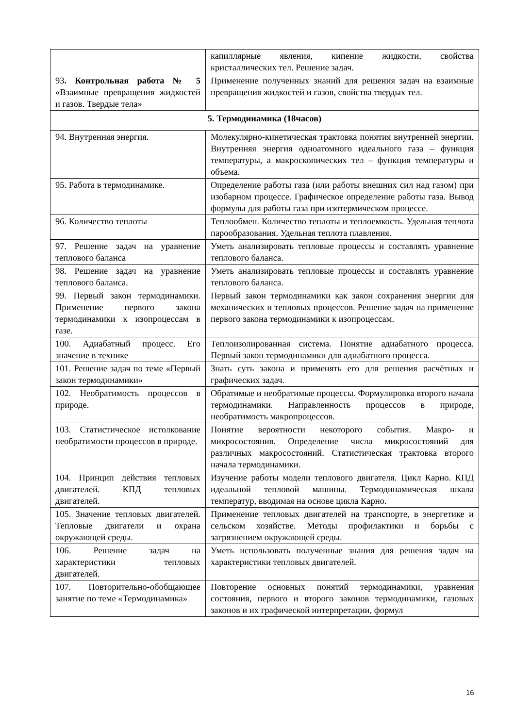| | капиллярные явления, кипение жидкости, свойства кристаллических тел. Решение задач. |
| 93 . Контрольная работа № 5 «Взаимные превращения жидкостей и газов. Твердые тела» | Применение полученных знаний для решения задач на взаимные превращения жидкостей и газов, свойства твердых тел. |
| 5. Термодинамика (18часов) | |
| 94. Внутренняя энергия. | Молекулярно-кинетическая трактовка понятия внутренней энергии. Внутренняя энергия одноатомного идеального газа – функция температуры, а макроскопических тел – функция температуры и объема. |
| 95. Работа в термодинамике. | Определение работы газа (или работы внешних сил над газом) при изобарном процессе. Графическое определение работы газа. Вывод формулы для работы газа при изотермическом процессе. |
| 96. Количество теплоты | Теплообмен. Количество теплоты и теплоемкость. Удельная теплота парообразования. Удельная теплота плавления. |
| 97. Решение задач на уравнение теплового баланса | Уметь анализировать тепловые процессы и составлять уравнение теплового баланса. |
| 98. Решение задач на уравнение теплового баланса. | Уметь анализировать тепловые процессы и составлять уравнение теплового баланса. |
| 99. Первый закон термодинамики. Применение первого закона термодинамики к изопроцессам в газе. | Первый закон термодинамики как закон сохранения энергии для механических и тепловых процессов. Решение задач на применение первого закона термодинамики к изопроцессам. |
| 100. Адиабатный процесс. Его значение в технике | Теплоизолированная система. Понятие адиабатного процесса. Первый закон термодинамики для адиабатного процесса. |
| 101. Решение задач по теме «Первый закон термодинамики» | Знать суть закона и применять его для решения расчётных и графических задач. |
| 102. Необратимость процессов в природе. | Обратимые и необратимые процессы. Формулировка второго начала термодинамики. Направленность процессов в природе, необратимость макропроцессов. |
| 103. Статистическое истолкование необратимости процессов в природе. | Понятие вероятности некоторого события. Макро- и микросостояния. Определение числа микросостояний для различных макросостояний. Статистическая трактовка второго начала термодинамики. |
| 104. Принцип действия тепловых двигателей. КПД тепловых двигателей. | Изучение работы модели теплового двигателя. Цикл Карно. КПД идеальной тепловой машины. Термодинамическая шкала температур, вводимая на основе цикла Карно. |
| 105. Значение тепловых двигателей. Тепловые двигатели и охрана окружающей среды. | Применение тепловых двигателей на транспорте, в энергетике и сельском хозяйстве. Методы профилактики и борьбы с загрязнением окружающей среды. |
| 106. Решение задач на характеристики тепловых двигателей. | Уметь использовать полученные знания для решения задач на характеристики тепловых двигателей. |
| 107. Повторительно-обобщающее занятие по теме «Термодинамика» | Повторение основных понятий термодинамики, уравнения состояния, первого и второго законов термодинамики, газовых законов и их графической интерпретации, формул |
16